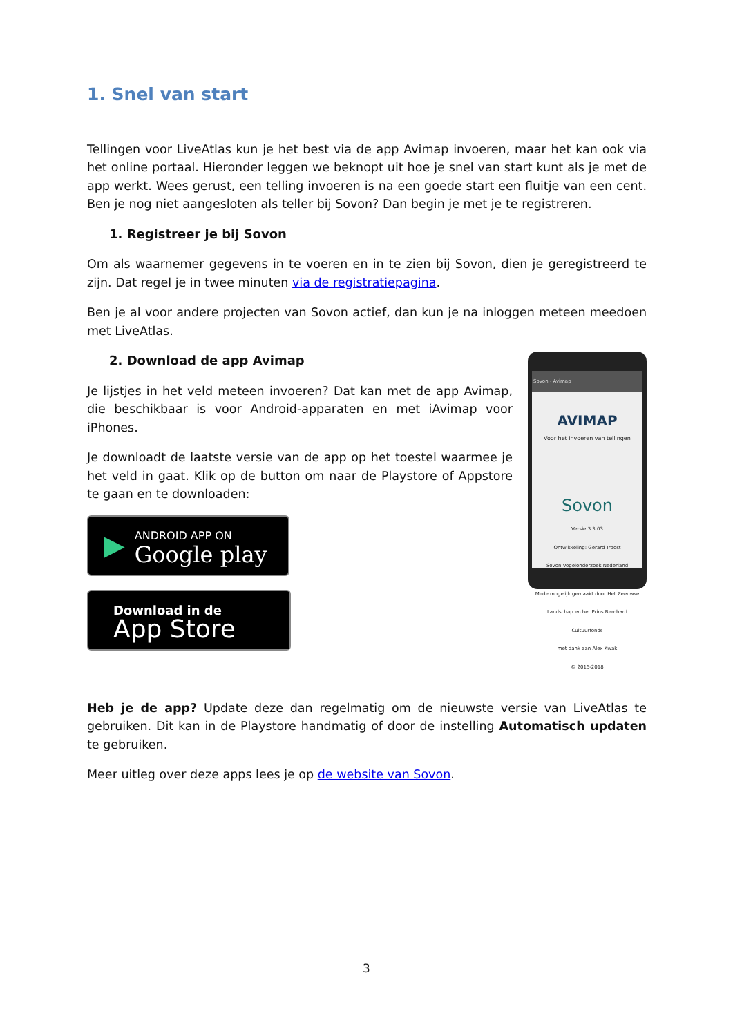1. Snel van start
Tellingen voor LiveAtlas kun je het best via de app Avimap invoeren, maar het kan ook via het online portaal. Hieronder leggen we beknopt uit hoe je snel van start kunt als je met de app werkt. Wees gerust, een telling invoeren is na een goede start een fluitje van een cent. Ben je nog niet aangesloten als teller bij Sovon? Dan begin je met je te registreren.
1. Registreer je bij Sovon
Om als waarnemer gegevens in te voeren en in te zien bij Sovon, dien je geregistreerd te zijn. Dat regel je in twee minuten via de registratiepagina.
Ben je al voor andere projecten van Sovon actief, dan kun je na inloggen meteen meedoen met LiveAtlas.
2. Download de app Avimap
Je lijstjes in het veld meteen invoeren? Dat kan met de app Avimap, die beschikbaar is voor Android-apparaten en met iAvimap voor iPhones.
Je downloadt de laatste versie van de app op het toestel waarmee je het veld in gaat. Klik op de button om naar de Playstore of Appstore te gaan en te downloaden:
▶
ANDROID APP ON
Google play
Download in de
App Store
Sovon - Avimap
AVIMAP
Voor het invoeren van tellingen
Sovon
Versie 3.3.03
Ontwikkeling: Gerard Troost
Sovon Vogelonderzoek Nederland
Mede mogelijk gemaakt door Het Zeeuwse Landschap en het Prins Bernhard Cultuurfonds
met dank aan Alex Kwak
© 2015-2018
Heb je de app? Update deze dan regelmatig om de nieuwste versie van LiveAtlas te gebruiken. Dit kan in de Playstore handmatig of door de instelling Automatisch updaten te gebruiken.
Meer uitleg over deze apps lees je op de website van Sovon.
3